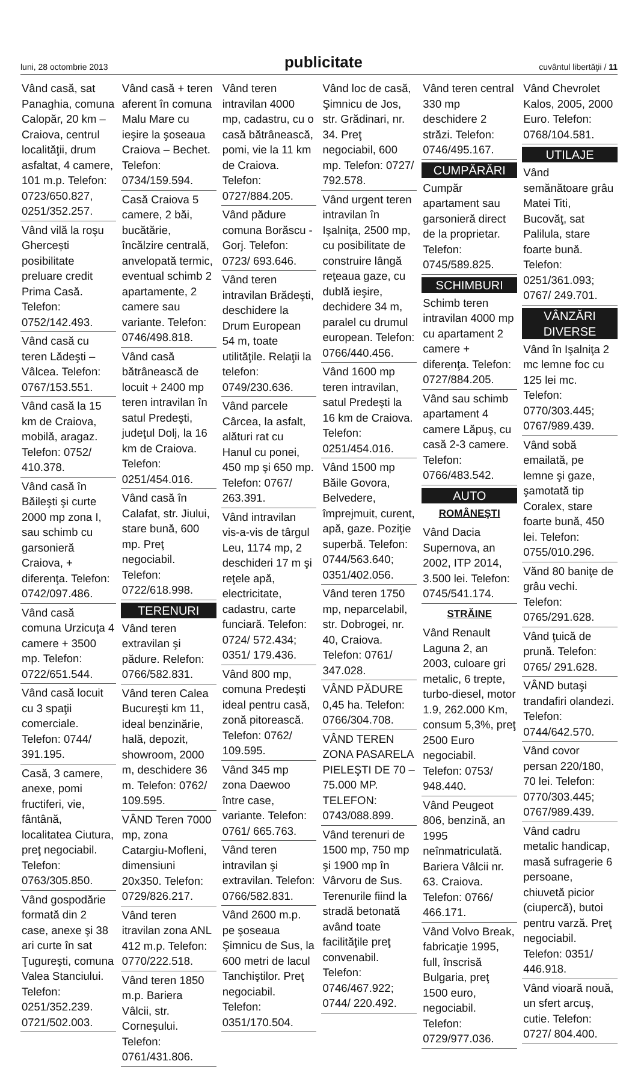luni, 28 octombrie 2013 publicitate cuvântul libertăţii / 11
Vând casă, sat Panaghia, comuna Calopăr, 20 km – Craiova, centrul localităţii, drum asfaltat, 4 camere, 101 m.p. Telefon: 0723/650.827, 0251/352.257.
Vând vilă la roşu Ghercești posibilitate preluare credit Prima Casă. Telefon: 0752/142.493.
Vând casă cu teren Lădeşti – Vâlcea. Telefon: 0767/153.551.
Vând casă la 15 km de Craiova, mobilă, aragaz. Telefon: 0752/ 410.378.
Vând casă în Băileşti şi curte 2000 mp zona I, sau schimb cu garsonieră Craiova, + diferenţa. Telefon: 0742/097.486.
Vând casă comuna Urzicuţa 4 camere + 3500 mp. Telefon: 0722/651.544.
Vând casă locuit cu 3 spaţii comerciale. Telefon: 0744/ 391.195.
Casă, 3 camere, anexe, pomi fructiferi, vie, fântână, localitatea Ciutura, preţ negociabil. Telefon: 0763/305.850.
Vând gospodărie formată din 2 case, anexe şi 38 ari curte în sat Ţugureşti, comuna Valea Stanciului. Telefon: 0251/352.239. 0721/502.003.
Vând casă + teren aferent în comuna Malu Mare cu ieşire la şoseaua Craiova – Bechet. Telefon: 0734/159.594.
Casă Craiova 5 camere, 2 băi, bucătărie, încălzire centrală, anvelopată termic, eventual schimb 2 apartamente, 2 camere sau variante. Telefon: 0746/498.818.
Vând casă bătrânească de locuit + 2400 mp teren intravilan în satul Predeşti, judeţul Dolj, la 16 km de Craiova. Telefon: 0251/454.016.
Vând casă în Calafat, str. Jiului, stare bună, 600 mp. Preţ negociabil. Telefon: 0722/618.998.
TERENURI
Vând teren extravilan şi pădure. Relefon: 0766/582.831.
Vând teren Calea Bucureşti km 11, ideal benzinărie, hală, depozit, showroom, 2000 m, deschidere 36 m. Telefon: 0762/ 109.595.
VÂND Teren 7000 mp, zona Catargiu-Mofleni, dimensiuni 20x350. Telefon: 0729/826.217.
Vând teren itravilan zona ANL 412 m.p. Telefon: 0770/222.518.
Vând teren 1850 m.p. Bariera Vâlcii, str. Corneşului. Telefon: 0761/431.806.
Vând teren intravilan 4000 mp, cadastru, cu o casă bătrânească, pomi, vie la 11 km de Craiova. Telefon: 0727/884.205.
Vând pădure comuna Borăscu - Gorj. Telefon: 0723/ 693.646.
Vând teren intravilan Brădeşti, deschidere la Drum European 54 m, toate utilităţile. Relaţii la telefon: 0749/230.636.
Vând parcele Cârcea, la asfalt, alături rat cu Hanul cu ponei, 450 mp şi 650 mp. Telefon: 0767/ 263.391.
Vând intravilan vis-a-vis de târgul Leu, 1174 mp, 2 deschideri 17 m şi reţele apă, electricitate, cadastru, carte funciară. Telefon: 0724/ 572.434; 0351/ 179.436.
Vând 800 mp, comuna Predeşti ideal pentru casă, zonă pitorească. Telefon: 0762/ 109.595.
Vând 345 mp zona Daewoo între case, variante. Telefon: 0761/ 665.763.
Vând teren intravilan şi extravilan. Telefon: 0766/582.831.
Vând 2600 m.p. pe şoseaua Şimnicu de Sus, la 600 metri de lacul Tanchiştilor. Preţ negociabil. Telefon: 0351/170.504.
Vând loc de casă, Şimnicu de Jos, str. Grădinari, nr. 34. Preţ negociabil, 600 mp. Telefon: 0727/ 792.578.
Vând urgent teren intravilan în Işalniţa, 2500 mp, cu posibilitate de construire lângă reţeaua gaze, cu dublă ieşire, dechidere 34 m, paralel cu drumul european. Telefon: 0766/440.456.
Vând 1600 mp teren intravilan, satul Predeşti la 16 km de Craiova. Telefon: 0251/454.016.
Vând 1500 mp Băile Govora, Belvedere, împrejmuit, curent, apă, gaze. Poziţie superbă. Telefon: 0744/563.640; 0351/402.056.
Vând teren 1750 mp, neparcelabil, str. Dobrogei, nr. 40, Craiova. Telefon: 0761/ 347.028.
VÂND PĂDURE 0,45 ha. Telefon: 0766/304.708.
VÂND TEREN ZONA PASARELA PIELEŞTI DE 70 – 75.000 MP. TELEFON: 0743/088.899.
Vând terenuri de 1500 mp, 750 mp şi 1900 mp în Vârvoru de Sus. Terenurile fiind la stradă betonată având toate facilităţile preţ convenabil. Telefon: 0746/467.922; 0744/ 220.492.
Vând teren central 330 mp deschidere 2 străzi. Telefon: 0746/495.167.
CUMPĂRĂRI
Cumpăr apartament sau garsonieră direct de la proprietar. Telefon: 0745/589.825.
SCHIMBURI
Schimb teren intravilan 4000 mp cu apartament 2 camere + diferenţa. Telefon: 0727/884.205.
Vând sau schimb apartament 4 camere Lăpuş, cu casă 2-3 camere. Telefon: 0766/483.542.
AUTO
ROMÂNEŞTI
Vând Dacia Supernova, an 2002, ITP 2014, 3.500 lei. Telefon: 0745/541.174.
STRĂINE
Vând Renault Laguna 2, an 2003, culoare gri metalic, 6 trepte, turbo-diesel, motor 1.9, 262.000 Km, consum 5,3%, preţ 2500 Euro negociabil. Telefon: 0753/ 948.440.
Vând Peugeot 806, benzină, an 1995 neînmatriculată. Bariera Vâlcii nr. 63. Craiova. Telefon: 0766/ 466.171.
Vând Volvo Break, fabricaţie 1995, full, înscrisă Bulgaria, preţ 1500 euro, negociabil. Telefon: 0729/977.036.
Vând Chevrolet Kalos, 2005, 2000 Euro. Telefon: 0768/104.581.
UTILAJE
Vând semănătoare grâu Matei Titi, Bucovăţ, sat Palilula, stare foarte bună. Telefon: 0251/361.093; 0767/ 249.701.
VÂNZĂRI DIVERSE
Vând în Işalniţa 2 mc lemne foc cu 125 lei mc. Telefon: 0770/303.445; 0767/989.439.
Vând sobă emailată, pe lemne şi gaze, şamotată tip Coralex, stare foarte bună, 450 lei. Telefon: 0755/010.296.
Vănd 80 baniţe de grâu vechi. Telefon: 0765/291.628.
Vând ţuică de prună. Telefon: 0765/ 291.628.
VÂND butaşi trandafiri olandezi. Telefon: 0744/642.570.
Vând covor persan 220/180, 70 lei. Telefon: 0770/303.445; 0767/989.439.
Vând cadru metalic handicap, masă sufragerie 6 persoane, chiuvetă picior (ciupercă), butoi pentru varză. Preţ negociabil. Telefon: 0351/ 446.918.
Vând vioară nouă, un sfert arcuş, cutie. Telefon: 0727/ 804.400.